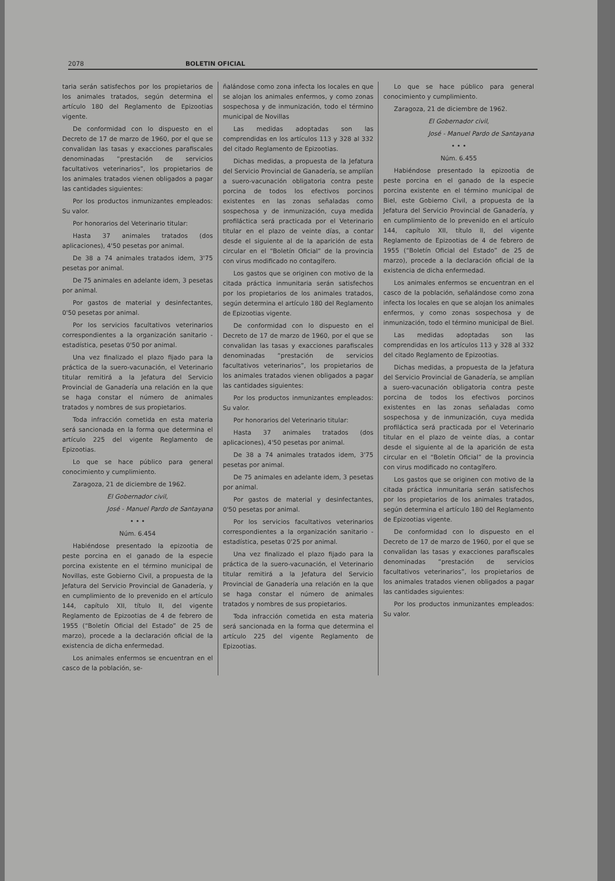2078 BOLETIN OFICIAL
taria serán satisfechos por los propietarios de los animales tratados, según determina el artículo 180 del Reglamento de Epizootias vigente.
De conformidad con lo dispuesto en el Decreto de 17 de marzo de 1960, por el que se convalidan las tasas y exacciones parafiscales denominadas “prestación de servicios facultativos veterinarios”, los propietarios de los animales tratados vienen obligados a pagar las cantidades siguientes:
Por los productos inmunizantes empleados: Su valor.
Por honorarios del Veterinario titular:
Hasta 37 animales tratados (dos aplicaciones), 4'50 pesetas por animal.
De 38 a 74 animales tratados idem, 3'75 pesetas por animal.
De 75 animales en adelante idem, 3 pesetas por animal.
Por gastos de material y desinfectantes, 0'50 pesetas por animal.
Por los servicios facultativos veterinarios correspondientes a la organización sanitario - estadística, pesetas 0'50 por animal.
Una vez finalizado el plazo fijado para la práctica de la suero-vacunación, el Veterinario titular remitirá a la Jefatura del Servicio Provincial de Ganadería una relación en la que se haga constar el número de animales tratados y nombres de sus propietarios.
Toda infracción cometida en esta materia será sancionada en la forma que determina el artículo 225 del vigente Reglamento de Epizootias.
Lo que se hace público para general conocimiento y cumplimiento.
Zaragoza, 21 de diciembre de 1962.
El Gobernador civil,
José - Manuel Pardo de Santayana
• • •
Núm. 6.454
Habiéndose presentado la epizootia de peste porcina en el ganado de la especie porcina existente en el término municipal de Novillas, este Gobierno Civil, a propuesta de la Jefatura del Servicio Provincial de Ganadería, y en cumplimiento de lo prevenido en el artículo 144, capítulo XII, título II, del vigente Reglamento de Epizootias de 4 de febrero de 1955 (“Boletín Oficial del Estado” de 25 de marzo), procede a la declaración oficial de la existencia de dicha enfermedad.
Los animales enfermos se encuentran en el casco de la población, se-
ñalándose como zona infecta los locales en que se alojan los animales enfermos, y como zonas sospechosa y de inmunización, todo el término municipal de Novillas
Las medidas adoptadas son las comprendidas en los artículos 113 y 328 al 332 del citado Reglamento de Epizootias.
Dichas medidas, a propuesta de la Jefatura del Servicio Provincial de Ganadería, se amplían a suero-vacunación obligatoria contra peste porcina de todos los efectivos porcinos existentes en las zonas señaladas como sospechosa y de inmunización, cuya medida profiláctica será practicada por el Veterinario titular en el plazo de veinte días, a contar desde el siguiente al de la aparición de esta circular en el “Boletín Oficial” de la provincia con virus modificado no contagífero.
Los gastos que se originen con motivo de la citada práctica inmunitaria serán satisfechos por los propietarios de los animales tratados, según determina el artículo 180 del Reglamento de Epizootias vigente.
De conformidad con lo dispuesto en el Decreto de 17 de marzo de 1960, por el que se convalidan las tasas y exacciones parafiscales denominadas “prestación de servicios facultativos veterinarios”, los propietarios de los animales tratados vienen obligados a pagar las cantidades siguientes:
Por los productos inmunizantes empleados: Su valor.
Por honorarios del Veterinario titular:
Hasta 37 animales tratados (dos aplicaciones), 4'50 pesetas por animal.
De 38 a 74 animales tratados idem, 3'75 pesetas por animal.
De 75 animales en adelante idem, 3 pesetas por animal.
Por gastos de material y desinfectantes, 0'50 pesetas por animal.
Por los servicios facultativos veterinarios correspondientes a la organización sanitario - estadística, pesetas 0'25 por animal.
Una vez finalizado el plazo fijado para la práctica de la suero-vacunación, el Veterinario titular remitirá a la Jefatura del Servicio Provincial de Ganadería una relación en la que se haga constar el número de animales tratados y nombres de sus propietarios.
Toda infracción cometida en esta materia será sancionada en la forma que determina el artículo 225 del vigente Reglamento de Epizootias.
Lo que se hace público para general conocimiento y cumplimiento.
Zaragoza, 21 de diciembre de 1962.
El Gobernador civil,
José - Manuel Pardo de Santayana
• • •
Núm. 6.455
Habiéndose presentado la epizootia de peste porcina en el ganado de la especie porcina existente en el término municipal de Biel, este Gobierno Civil, a propuesta de la Jefatura del Servicio Provincial de Ganadería, y en cumplimiento de lo prevenido en el artículo 144, capítulo XII, título II, del vigente Reglamento de Epizootias de 4 de febrero de 1955 (“Boletín Oficial del Estado” de 25 de marzo), procede a la declaración oficial de la existencia de dicha enfermedad.
Los animales enfermos se encuentran en el casco de la población, señalándose como zona infecta los locales en que se alojan los animales enfermos, y como zonas sospechosa y de inmunización, todo el término municipal de Biel.
Las medidas adoptadas son las comprendidas en los artículos 113 y 328 al 332 del citado Reglamento de Epizootias.
Dichas medidas, a propuesta de la Jefatura del Servicio Provincial de Ganadería, se amplían a suero-vacunación obligatoria contra peste porcina de todos los efectivos porcinos existentes en las zonas señaladas como sospechosa y de inmunización, cuya medida profiláctica será practicada por el Veterinario titular en el plazo de veinte días, a contar desde el siguiente al de la aparición de esta circular en el “Boletín Oficial” de la provincia con virus modificado no contagífero.
Los gastos que se originen con motivo de la citada práctica inmunitaria serán satisfechos por los propietarios de los animales tratados, según determina el artículo 180 del Reglamento de Epizootias vigente.
De conformidad con lo dispuesto en el Decreto de 17 de marzo de 1960, por el que se convalidan las tasas y exacciones parafiscales denominadas “prestación de servicios facultativos veterinarios”, los propietarios de los animales tratados vienen obligados a pagar las cantidades siguientes:
Por los productos inmunizantes empleados: Su valor.